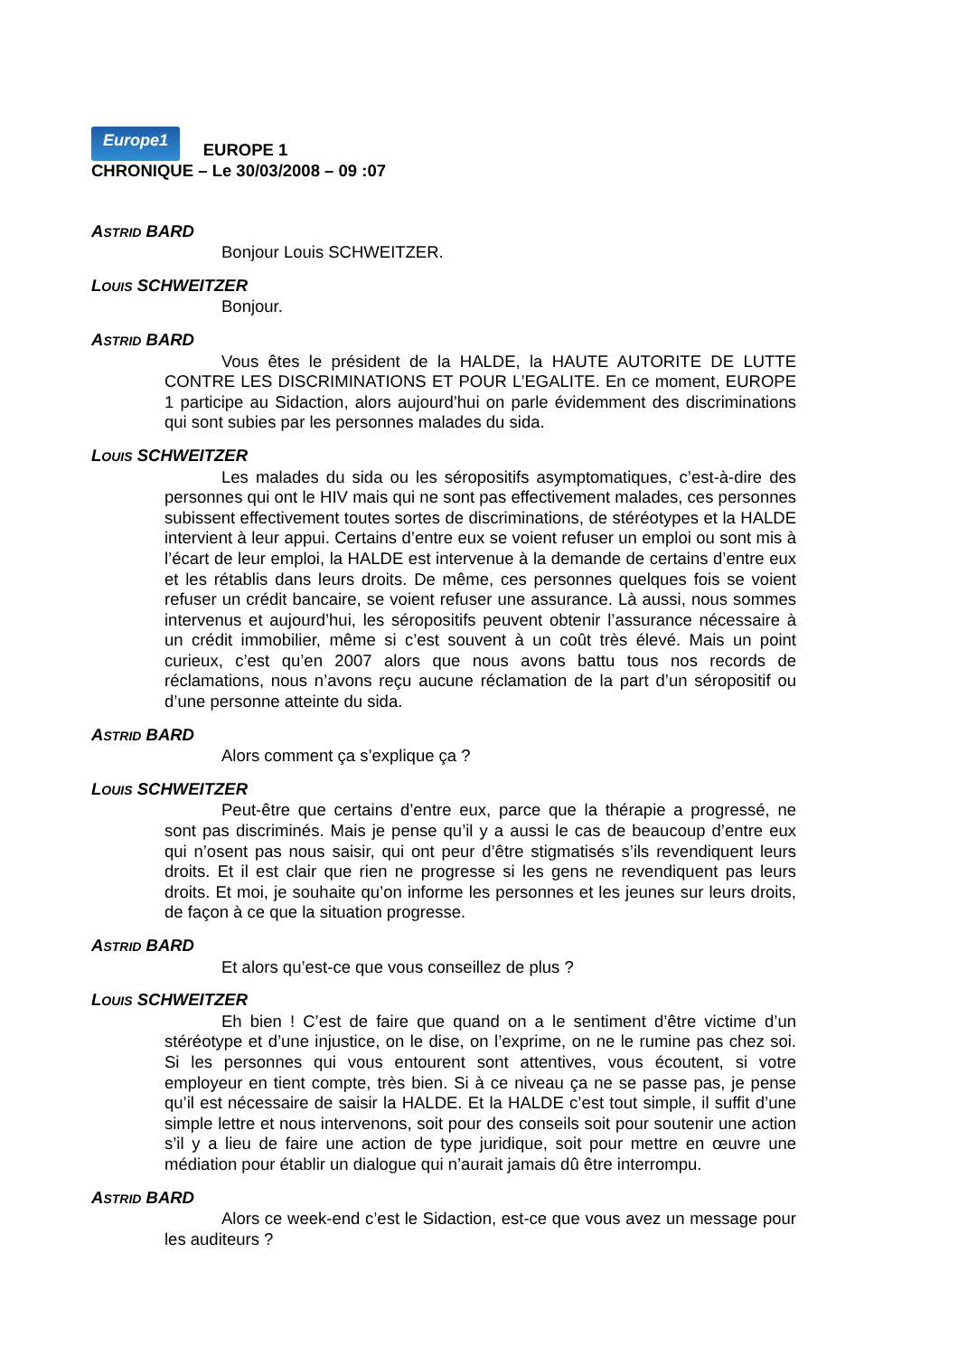Europe1 EUROPE 1
CHRONIQUE – Le 30/03/2008 – 09 :07
ASTRID BARD
Bonjour Louis SCHWEITZER.
LOUIS SCHWEITZER
Bonjour.
ASTRID BARD
Vous êtes le président de la HALDE, la HAUTE AUTORITE DE LUTTE CONTRE LES DISCRIMINATIONS ET POUR L’EGALITE. En ce moment, EUROPE 1 participe au Sidaction, alors aujourd’hui on parle évidemment des discriminations qui sont subies par les personnes malades du sida.
LOUIS SCHWEITZER
Les malades du sida ou les séropositifs asymptomatiques, c’est-à-dire des personnes qui ont le HIV mais qui ne sont pas effectivement malades, ces personnes subissent effectivement toutes sortes de discriminations, de stéréotypes et la HALDE intervient à leur appui. Certains d’entre eux se voient refuser un emploi ou sont mis à l’écart de leur emploi, la HALDE est intervenue à la demande de certains d’entre eux et les rétablis dans leurs droits. De même, ces personnes quelques fois se voient refuser un crédit bancaire, se voient refuser une assurance. Là aussi, nous sommes intervenus et aujourd’hui, les séropositifs peuvent obtenir l’assurance nécessaire à un crédit immobilier, même si c’est souvent à un coût très élevé. Mais un point curieux, c’est qu’en 2007 alors que nous avons battu tous nos records de réclamations, nous n’avons reçu aucune réclamation de la part d’un séropositif ou d’une personne atteinte du sida.
ASTRID BARD
Alors comment ça s’explique ça ?
LOUIS SCHWEITZER
Peut-être que certains d’entre eux, parce que la thérapie a progressé, ne sont pas discriminés. Mais je pense qu’il y a aussi le cas de beaucoup d’entre eux qui n’osent pas nous saisir, qui ont peur d’être stigmatisés s’ils revendiquent leurs droits. Et il est clair que rien ne progresse si les gens ne revendiquent pas leurs droits. Et moi, je souhaite qu’on informe les personnes et les jeunes sur leurs droits, de façon à ce que la situation progresse.
ASTRID BARD
Et alors qu’est-ce que vous conseillez de plus ?
LOUIS SCHWEITZER
Eh bien ! C’est de faire que quand on a le sentiment d’être victime d’un stéréotype et d’une injustice, on le dise, on l’exprime, on ne le rumine pas chez soi. Si les personnes qui vous entourent sont attentives, vous écoutent, si votre employeur en tient compte, très bien. Si à ce niveau ça ne se passe pas, je pense qu’il est nécessaire de saisir la HALDE. Et la HALDE c’est tout simple, il suffit d’une simple lettre et nous intervenons, soit pour des conseils soit pour soutenir une action s’il y a lieu de faire une action de type juridique, soit pour mettre en œuvre une médiation pour établir un dialogue qui n’aurait jamais dû être interrompu.
ASTRID BARD
Alors ce week-end c’est le Sidaction, est-ce que vous avez un message pour les auditeurs ?